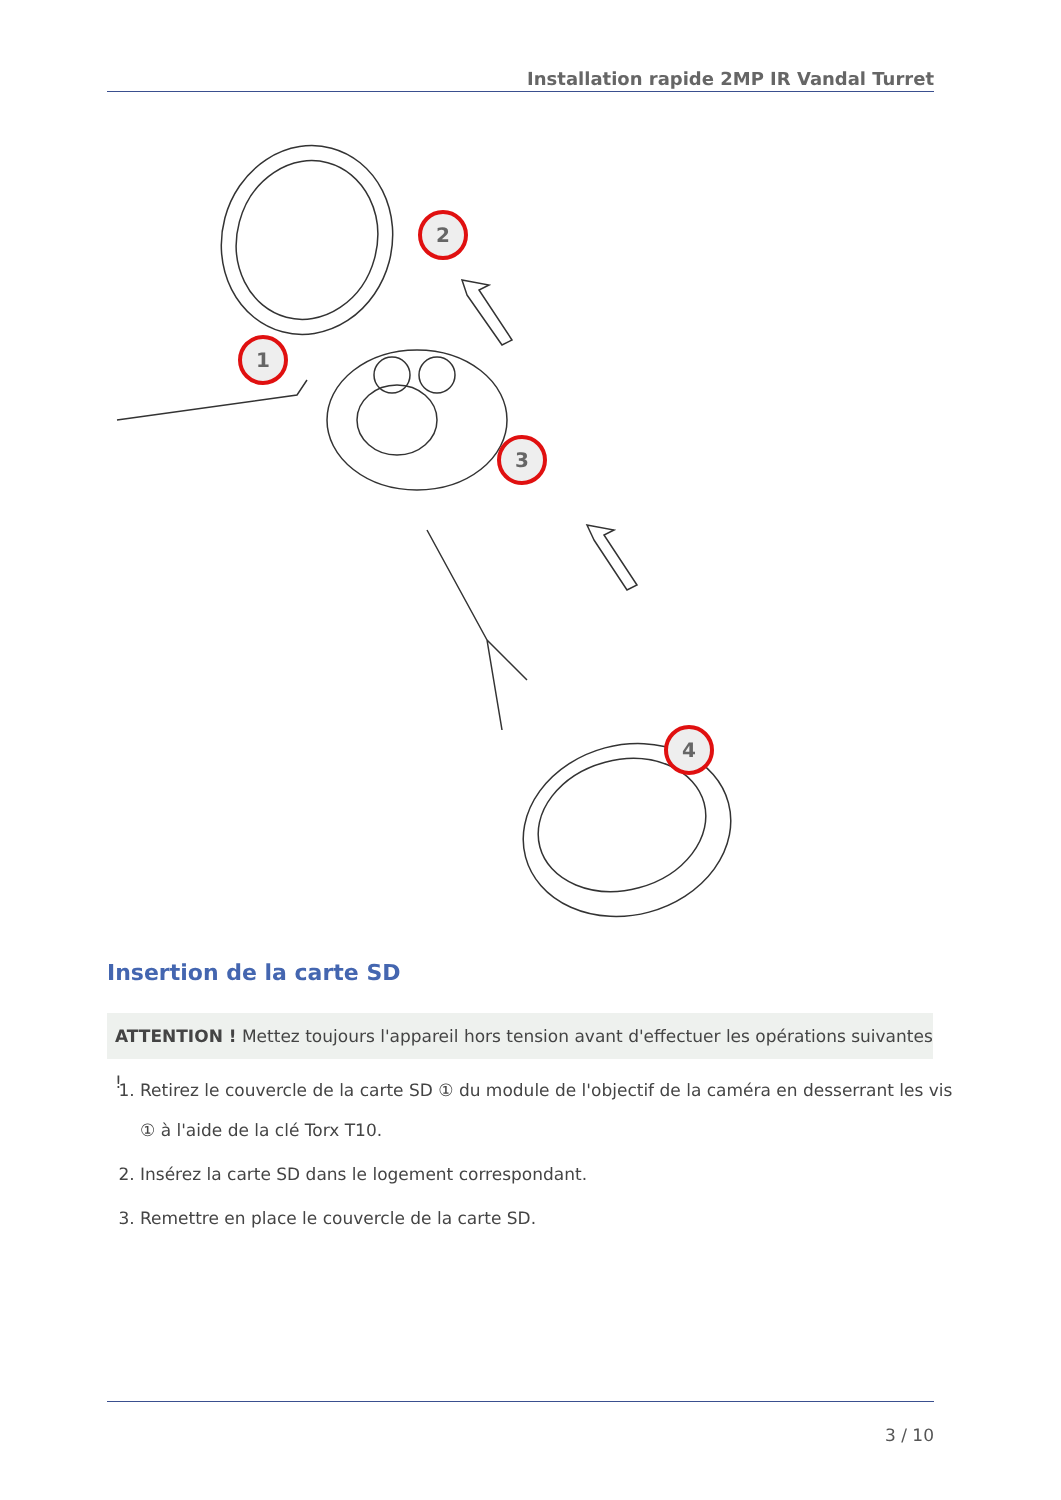Installation rapide 2MP IR Vandal Turret
2
1
3
4
Insertion de la carte SD
ATTENTION ! Mettez toujours l'appareil hors tension avant d'effectuer les opérations suivantes !
1. Retirez le couvercle de la carte SD ① du module de l'objectif de la caméra en desserrant les vis ① à l'aide de la clé Torx T10.
2. Insérez la carte SD dans le logement correspondant.
3. Remettre en place le couvercle de la carte SD.
3 / 10